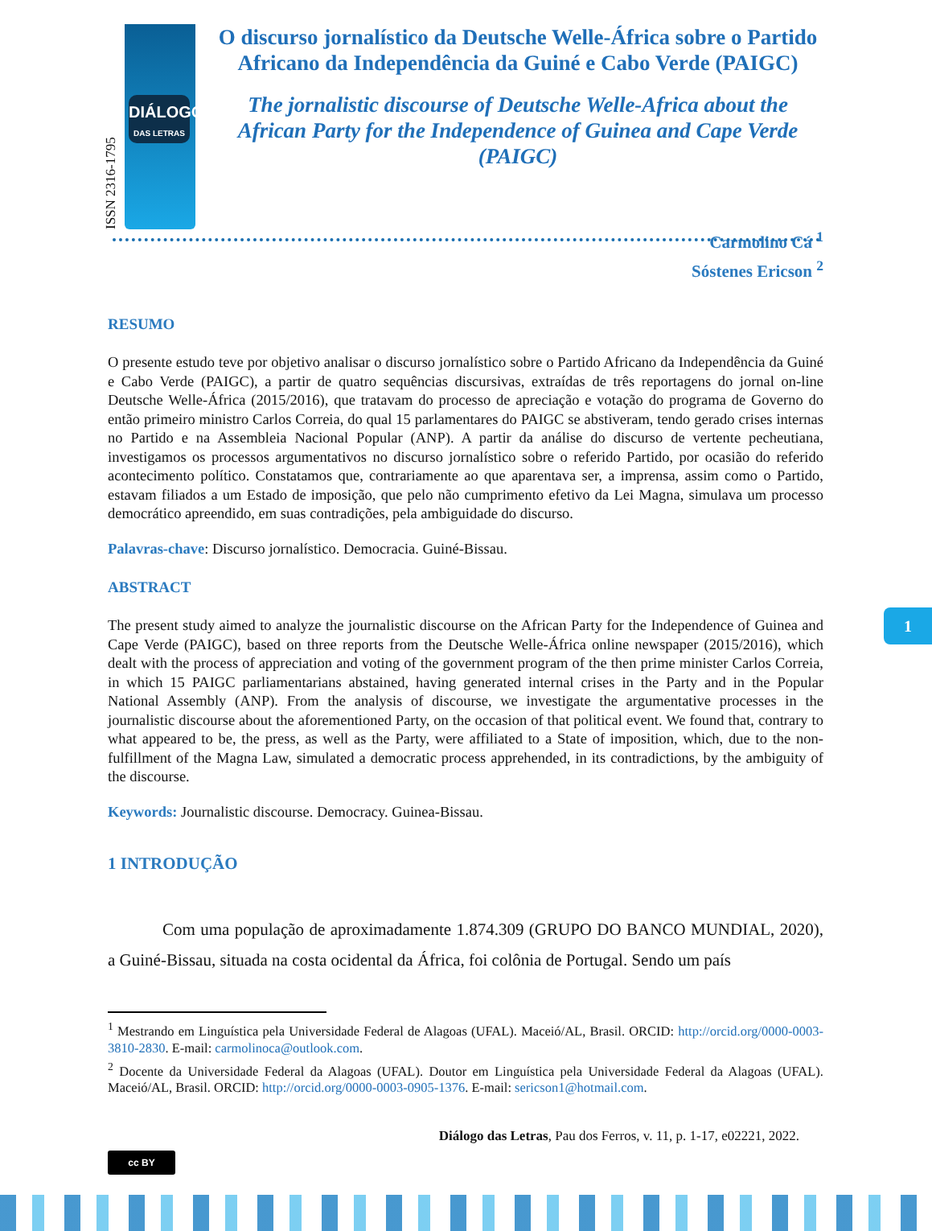DIÁLOGO
DAS LETRAS
ISSN 2316-1795
O discurso jornalístico da Deutsche Welle-África sobre o Partido Africano da Independência da Guiné e Cabo Verde (PAIGC)
The jornalistic discourse of Deutsche Welle-Africa about the African Party for the Independence of Guinea and Cape Verde (PAIGC)
Carmolino Cá <sup>1</sup>
Sóstenes Ericson <sup>2</sup>
RESUMO
O presente estudo teve por objetivo analisar o discurso jornalístico sobre o Partido Africano da Independência da Guiné e Cabo Verde (PAIGC), a partir de quatro sequências discursivas, extraídas de três reportagens do jornal on-line Deutsche Welle-África (2015/2016), que tratavam do processo de apreciação e votação do programa de Governo do então primeiro ministro Carlos Correia, do qual 15 parlamentares do PAIGC se abstiveram, tendo gerado crises internas no Partido e na Assembleia Nacional Popular (ANP). A partir da análise do discurso de vertente pecheutiana, investigamos os processos argumentativos no discurso jornalístico sobre o referido Partido, por ocasião do referido acontecimento político. Constatamos que, contrariamente ao que aparentava ser, a imprensa, assim como o Partido, estavam filiados a um Estado de imposição, que pelo não cumprimento efetivo da Lei Magna, simulava um processo democrático apreendido, em suas contradições, pela ambiguidade do discurso.
Palavras-chave: Discurso jornalístico. Democracia. Guiné-Bissau.
ABSTRACT
The present study aimed to analyze the journalistic discourse on the African Party for the Independence of Guinea and Cape Verde (PAIGC), based on three reports from the Deutsche Welle-África online newspaper (2015/2016), which dealt with the process of appreciation and voting of the government program of the then prime minister Carlos Correia, in which 15 PAIGC parliamentarians abstained, having generated internal crises in the Party and in the Popular National Assembly (ANP). From the analysis of discourse, we investigate the argumentative processes in the journalistic discourse about the aforementioned Party, on the occasion of that political event. We found that, contrary to what appeared to be, the press, as well as the Party, were affiliated to a State of imposition, which, due to the non-fulfillment of the Magna Law, simulated a democratic process apprehended, in its contradictions, by the ambiguity of the discourse.
Keywords: Journalistic discourse. Democracy. Guinea-Bissau.
1 INTRODUÇÃO
Com uma população de aproximadamente 1.874.309 (GRUPO DO BANCO MUNDIAL, 2020), a Guiné-Bissau, situada na costa ocidental da África, foi colônia de Portugal. Sendo um país
<sup>1</sup> Mestrando em Linguística pela Universidade Federal de Alagoas (UFAL). Maceió/AL, Brasil. ORCID: http://orcid.org/0000-0003-3810-2830. E-mail: carmolinoca@outlook.com.
<sup>2</sup> Docente da Universidade Federal da Alagoas (UFAL). Doutor em Linguística pela Universidade Federal da Alagoas (UFAL). Maceió/AL, Brasil. ORCID: http://orcid.org/0000-0003-0905-1376. E-mail: sericson1@hotmail.com.
Diálogo das Letras, Pau dos Ferros, v. 11, p. 1-17, e02221, 2022.
1
cc BY